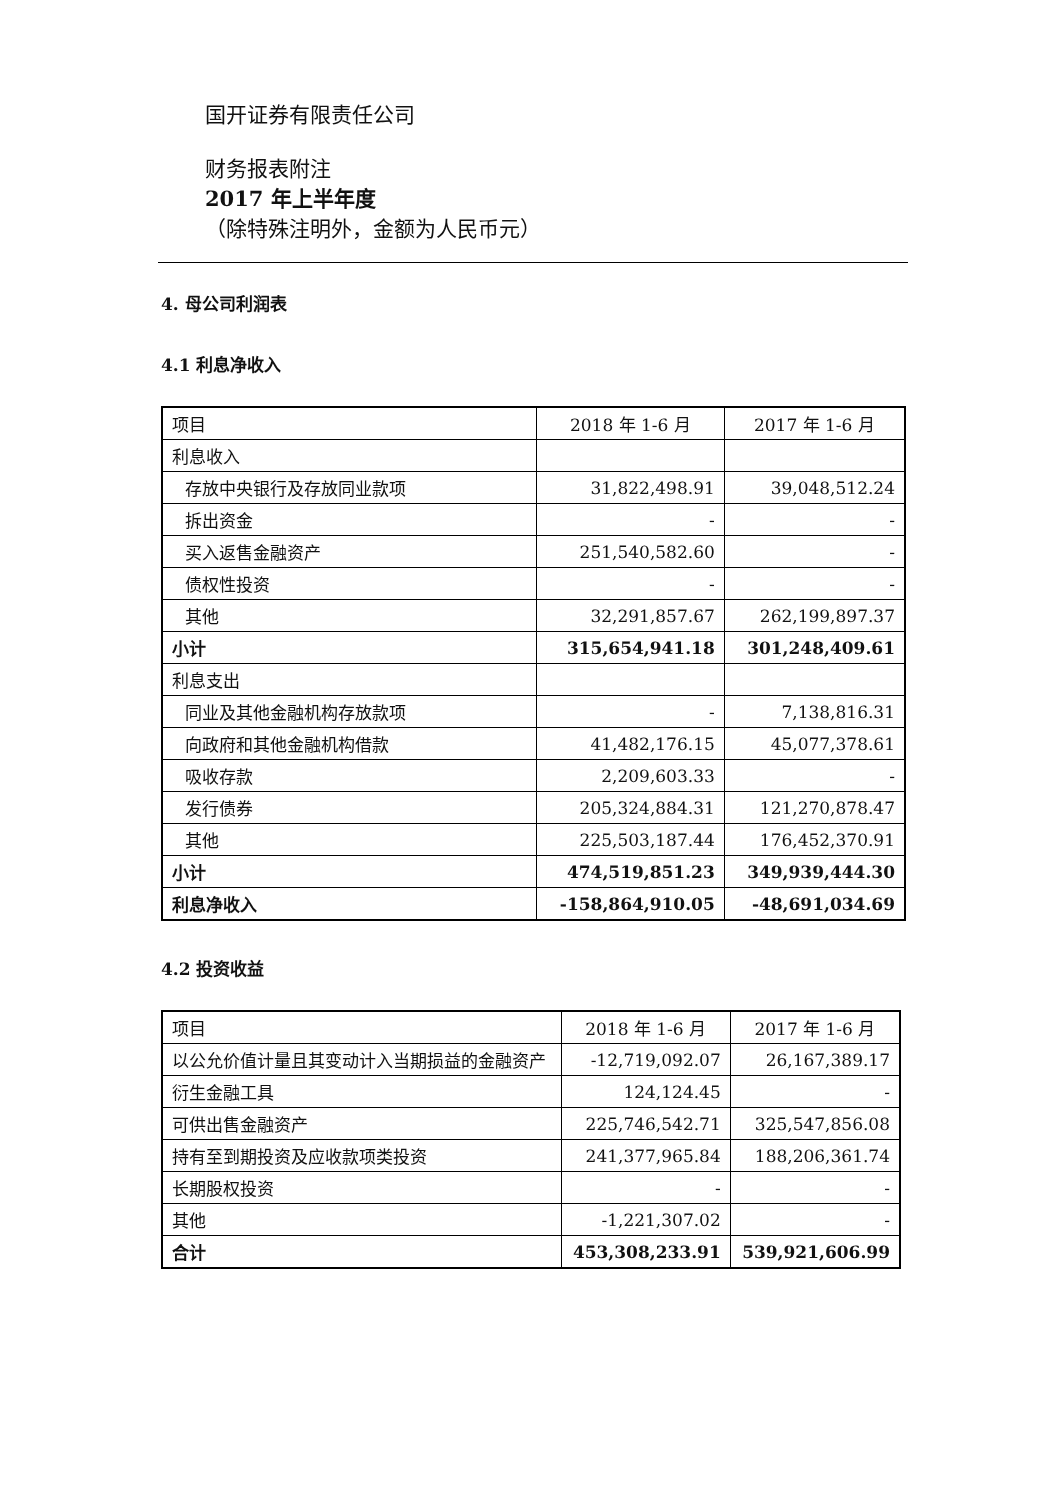国开证券有限责任公司
财务报表附注
2017 年上半年度
（除特殊注明外，金额为人民币元）
4. 母公司利润表
4.1 利息净收入
| 项目 | 2018 年 1-6 月 | 2017 年 1-6 月 |
| --- | --- | --- |
| 利息收入 | | |
| 存放中央银行及存放同业款项 | 31,822,498.91 | 39,048,512.24 |
| 拆出资金 | - | - |
| 买入返售金融资产 | 251,540,582.60 | - |
| 债权性投资 | - | - |
| 其他 | 32,291,857.67 | 262,199,897.37 |
| 小计 | 315,654,941.18 | 301,248,409.61 |
| 利息支出 | | |
| 同业及其他金融机构存放款项 | - | 7,138,816.31 |
| 向政府和其他金融机构借款 | 41,482,176.15 | 45,077,378.61 |
| 吸收存款 | 2,209,603.33 | - |
| 发行债券 | 205,324,884.31 | 121,270,878.47 |
| 其他 | 225,503,187.44 | 176,452,370.91 |
| 小计 | 474,519,851.23 | 349,939,444.30 |
| 利息净收入 | -158,864,910.05 | -48,691,034.69 |
4.2 投资收益
| 项目 | 2018 年 1-6 月 | 2017 年 1-6 月 |
| --- | --- | --- |
| 以公允价值计量且其变动计入当期损益的金融资产 | -12,719,092.07 | 26,167,389.17 |
| 衍生金融工具 | 124,124.45 | - |
| 可供出售金融资产 | 225,746,542.71 | 325,547,856.08 |
| 持有至到期投资及应收款项类投资 | 241,377,965.84 | 188,206,361.74 |
| 长期股权投资 | - | - |
| 其他 | -1,221,307.02 | - |
| 合计 | 453,308,233.91 | 539,921,606.99 |